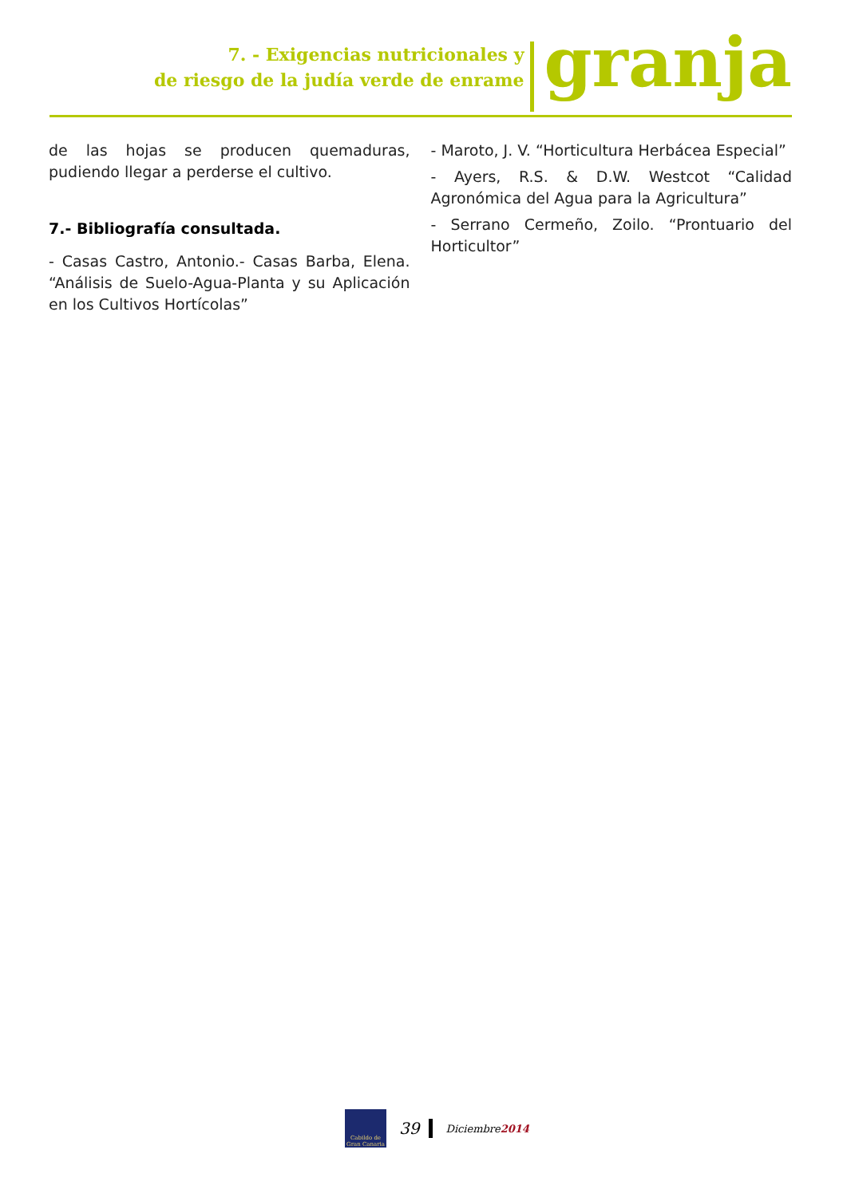7. - Exigencias nutricionales y
de riesgo de la judía verde de enrame
granja
de las hojas se producen quemaduras, pudiendo llegar a perderse el cultivo.
7.- Bibliografía consultada.
- Casas Castro, Antonio.- Casas Barba, Elena. “Análisis de Suelo-Agua-Planta y su Aplicación en los Cultivos Hortícolas”
- Maroto, J. V. “Horticultura Herbácea Especial”
- Ayers, R.S. & D.W. Westcot “Calidad Agronómica del Agua para la Agricultura”
- Serrano Cermeño, Zoilo. “Prontuario del Horticultor”
Cabildo de Gran Canaria
39 Diciembre2014